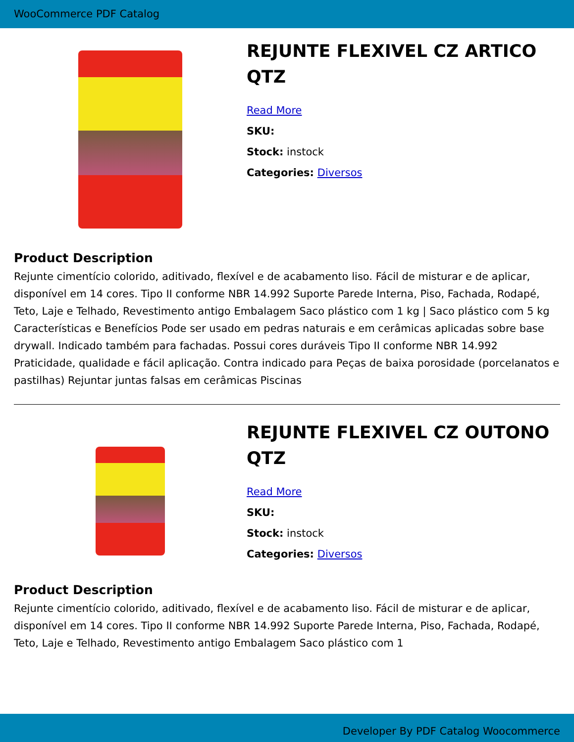WooCommerce PDF Catalog
REJUNTE FLEXIVEL CZ ARTICO QTZ
Read More
SKU:
Stock: instock
Categories: Diversos
Product Description
Rejunte cimentício colorido, aditivado, flexível e de acabamento liso. Fácil de misturar e de aplicar, disponível em 14 cores. Tipo II conforme NBR 14.992 Suporte Parede Interna, Piso, Fachada, Rodapé, Teto, Laje e Telhado, Revestimento antigo Embalagem Saco plástico com 1 kg | Saco plástico com 5 kg Características e Benefícios Pode ser usado em pedras naturais e em cerâmicas aplicadas sobre base drywall. Indicado também para fachadas. Possui cores duráveis Tipo II conforme NBR 14.992 Praticidade, qualidade e fácil aplicação. Contra indicado para Peças de baixa porosidade (porcelanatos e pastilhas) Rejuntar juntas falsas em cerâmicas Piscinas
REJUNTE FLEXIVEL CZ OUTONO QTZ
Read More
SKU:
Stock: instock
Categories: Diversos
Product Description
Rejunte cimentício colorido, aditivado, flexível e de acabamento liso. Fácil de misturar e de aplicar, disponível em 14 cores. Tipo II conforme NBR 14.992 Suporte Parede Interna, Piso, Fachada, Rodapé, Teto, Laje e Telhado, Revestimento antigo Embalagem Saco plástico com 1
Developer By PDF Catalog Woocommerce